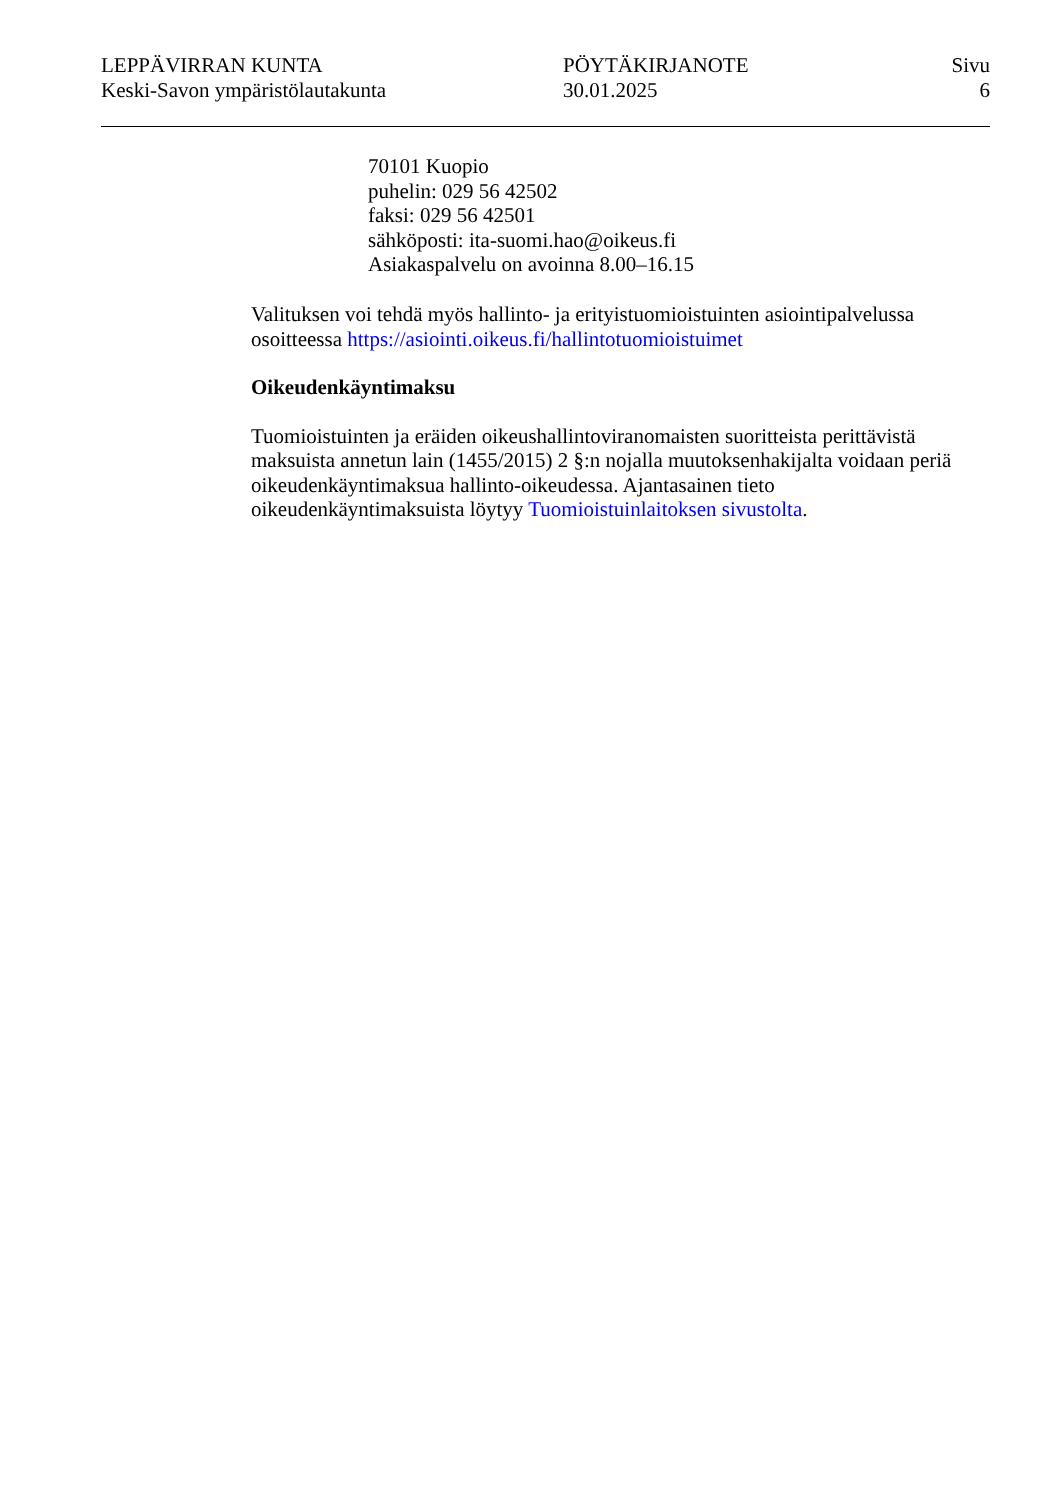LEPPÄVIRRAN KUNTA
Keski-Savon ympäristölautakunta
PÖYTÄKIRJANOTE
30.01.2025
Sivu
6
70101 Kuopio
puhelin: 029 56 42502
faksi: 029 56 42501
sähköposti: ita-suomi.hao@oikeus.fi
Asiakaspalvelu on avoinna 8.00–16.15
Valituksen voi tehdä myös hallinto- ja erityistuomioistuinten asiointipalvelussa osoitteessa https://asiointi.oikeus.fi/hallintotuomioistuimet
Oikeudenkäyntimaksu
Tuomioistuinten ja eräiden oikeushallintoviranomaisten suoritteista perittävistä maksuista annetun lain (1455/2015) 2 §:n nojalla muutoksenhakijalta voidaan periä oikeudenkäyntimaksua hallinto-oikeudessa. Ajantasainen tieto oikeudenkäyntimaksuista löytyy Tuomioistuinlaitoksen sivustolta.